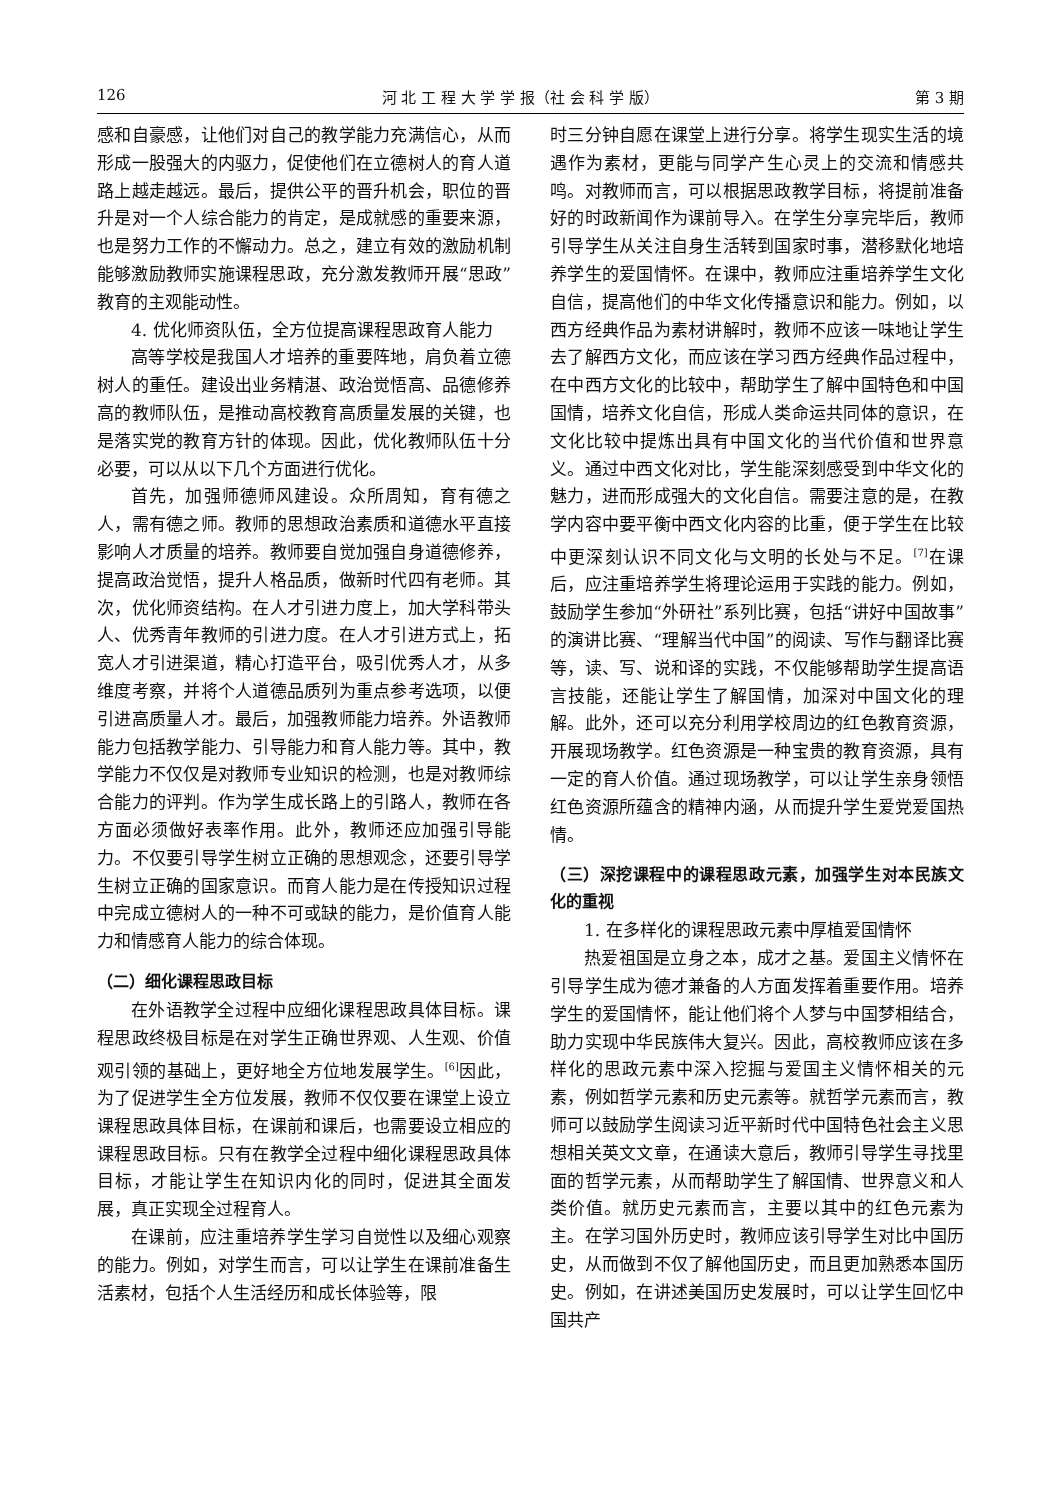126 河 北 工 程 大 学 学 报（社 会 科 学 版） 第 3 期
感和自豪感，让他们对自己的教学能力充满信心，从而形成一股强大的内驱力，促使他们在立德树人的育人道路上越走越远。最后，提供公平的晋升机会，职位的晋升是对一个人综合能力的肯定，是成就感的重要来源，也是努力工作的不懈动力。总之，建立有效的激励机制能够激励教师实施课程思政，充分激发教师开展“思政”教育的主观能动性。
4. 优化师资队伍，全方位提高课程思政育人能力
高等学校是我国人才培养的重要阵地，肩负着立德树人的重任。建设出业务精湛、政治觉悟高、品德修养高的教师队伍，是推动高校教育高质量发展的关键，也是落实党的教育方针的体现。因此，优化教师队伍十分必要，可以从以下几个方面进行优化。
首先，加强师德师风建设。众所周知，育有德之人，需有德之师。教师的思想政治素质和道德水平直接影响人才质量的培养。教师要自觉加强自身道德修养，提高政治觉悟，提升人格品质，做新时代四有老师。其次，优化师资结构。在人才引进力度上，加大学科带头人、优秀青年教师的引进力度。在人才引进方式上，拓宽人才引进渠道，精心打造平台，吸引优秀人才，从多维度考察，并将个人道德品质列为重点参考选项，以便引进高质量人才。最后，加强教师能力培养。外语教师能力包括教学能力、引导能力和育人能力等。其中，教学能力不仅仅是对教师专业知识的检测，也是对教师综合能力的评判。作为学生成长路上的引路人，教师在各方面必须做好表率作用。此外，教师还应加强引导能力。不仅要引导学生树立正确的思想观念，还要引导学生树立正确的国家意识。而育人能力是在传授知识过程中完成立德树人的一种不可或缺的能力，是价值育人能力和情感育人能力的综合体现。
（二）细化课程思政目标
在外语教学全过程中应细化课程思政具体目标。课程思政终极目标是在对学生正确世界观、人生观、价值观引领的基础上，更好地全方位地发展学生。<sup>[6]</sup>因此，为了促进学生全方位发展，教师不仅仅要在课堂上设立课程思政具体目标，在课前和课后，也需要设立相应的课程思政目标。只有在教学全过程中细化课程思政具体目标，才能让学生在知识内化的同时，促进其全面发展，真正实现全过程育人。
在课前，应注重培养学生学习自觉性以及细心观察的能力。例如，对学生而言，可以让学生在课前准备生活素材，包括个人生活经历和成长体验等，限
时三分钟自愿在课堂上进行分享。将学生现实生活的境遇作为素材，更能与同学产生心灵上的交流和情感共鸣。对教师而言，可以根据思政教学目标，将提前准备好的时政新闻作为课前导入。在学生分享完毕后，教师引导学生从关注自身生活转到国家时事，潜移默化地培养学生的爱国情怀。在课中，教师应注重培养学生文化自信，提高他们的中华文化传播意识和能力。例如，以西方经典作品为素材讲解时，教师不应该一味地让学生去了解西方文化，而应该在学习西方经典作品过程中，在中西方文化的比较中，帮助学生了解中国特色和中国国情，培养文化自信，形成人类命运共同体的意识，在文化比较中提炼出具有中国文化的当代价值和世界意义。通过中西文化对比，学生能深刻感受到中华文化的魅力，进而形成强大的文化自信。需要注意的是，在教学内容中要平衡中西文化内容的比重，便于学生在比较中更深刻认识不同文化与文明的长处与不足。<sup>[7]</sup>在课后，应注重培养学生将理论运用于实践的能力。例如，鼓励学生参加“外研社”系列比赛，包括“讲好中国故事”的演讲比赛、“理解当代中国”的阅读、写作与翻译比赛等，读、写、说和译的实践，不仅能够帮助学生提高语言技能，还能让学生了解国情，加深对中国文化的理解。此外，还可以充分利用学校周边的红色教育资源，开展现场教学。红色资源是一种宝贵的教育资源，具有一定的育人价值。通过现场教学，可以让学生亲身领悟红色资源所蕴含的精神内涵，从而提升学生爱党爱国热情。
（三）深挖课程中的课程思政元素，加强学生对本民族文化的重视
1. 在多样化的课程思政元素中厚植爱国情怀
热爱祖国是立身之本，成才之基。爱国主义情怀在引导学生成为德才兼备的人方面发挥着重要作用。培养学生的爱国情怀，能让他们将个人梦与中国梦相结合，助力实现中华民族伟大复兴。因此，高校教师应该在多样化的思政元素中深入挖掘与爱国主义情怀相关的元素，例如哲学元素和历史元素等。就哲学元素而言，教师可以鼓励学生阅读习近平新时代中国特色社会主义思想相关英文文章，在通读大意后，教师引导学生寻找里面的哲学元素，从而帮助学生了解国情、世界意义和人类价值。就历史元素而言，主要以其中的红色元素为主。在学习国外历史时，教师应该引导学生对比中国历史，从而做到不仅了解他国历史，而且更加熟悉本国历史。例如，在讲述美国历史发展时，可以让学生回忆中国共产